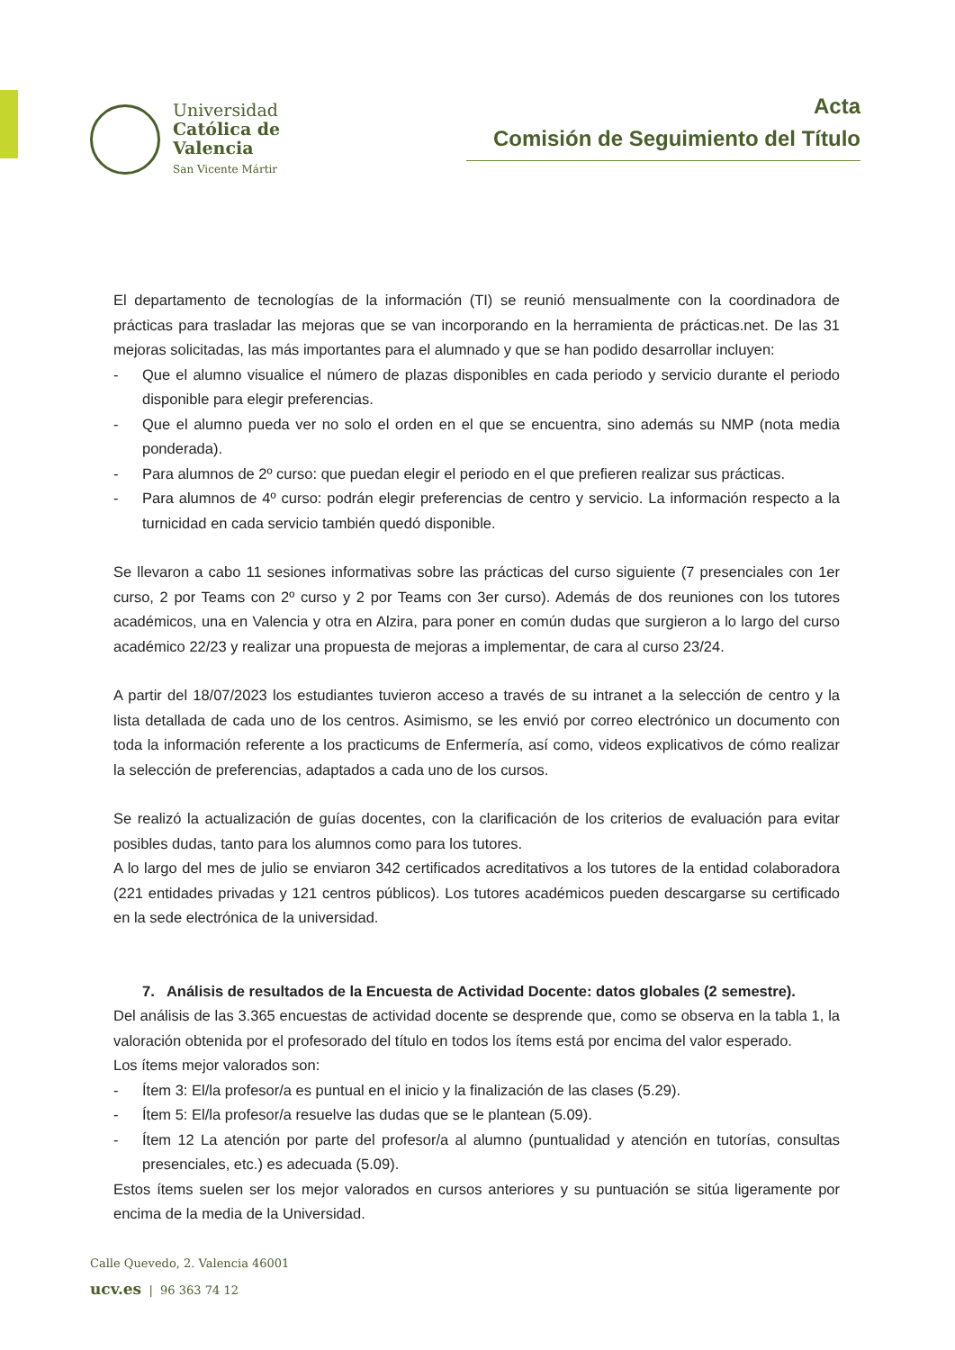Universidad
Católica de
Valencia
San Vicente Mártir
Acta
Comisión de Seguimiento del Título
El departamento de tecnologías de la información (TI) se reunió mensualmente con la coordinadora de prácticas para trasladar las mejoras que se van incorporando en la herramienta de prácticas.net. De las 31 mejoras solicitadas, las más importantes para el alumnado y que se han podido desarrollar incluyen:
- Que el alumno visualice el número de plazas disponibles en cada periodo y servicio durante el periodo disponible para elegir preferencias.
- Que el alumno pueda ver no solo el orden en el que se encuentra, sino además su NMP (nota media ponderada).
- Para alumnos de 2º curso: que puedan elegir el periodo en el que prefieren realizar sus prácticas.
- Para alumnos de 4º curso: podrán elegir preferencias de centro y servicio. La información respecto a la turnicidad en cada servicio también quedó disponible.
Se llevaron a cabo 11 sesiones informativas sobre las prácticas del curso siguiente (7 presenciales con 1er curso, 2 por Teams con 2º curso y 2 por Teams con 3er curso). Además de dos reuniones con los tutores académicos, una en Valencia y otra en Alzira, para poner en común dudas que surgieron a lo largo del curso académico 22/23 y realizar una propuesta de mejoras a implementar, de cara al curso 23/24.
A partir del 18/07/2023 los estudiantes tuvieron acceso a través de su intranet a la selección de centro y la lista detallada de cada uno de los centros. Asimismo, se les envió por correo electrónico un documento con toda la información referente a los practicums de Enfermería, así como, videos explicativos de cómo realizar la selección de preferencias, adaptados a cada uno de los cursos.
Se realizó la actualización de guías docentes, con la clarificación de los criterios de evaluación para evitar posibles dudas, tanto para los alumnos como para los tutores.
A lo largo del mes de julio se enviaron 342 certificados acreditativos a los tutores de la entidad colaboradora (221 entidades privadas y 121 centros públicos). Los tutores académicos pueden descargarse su certificado en la sede electrónica de la universidad.
7. Análisis de resultados de la Encuesta de Actividad Docente: datos globales (2 semestre).
Del análisis de las 3.365 encuestas de actividad docente se desprende que, como se observa en la tabla 1, la valoración obtenida por el profesorado del título en todos los ítems está por encima del valor esperado.
Los ítems mejor valorados son:
- Ítem 3: El/la profesor/a es puntual en el inicio y la finalización de las clases (5.29).
- Ítem 5: El/la profesor/a resuelve las dudas que se le plantean (5.09).
- Ítem 12 La atención por parte del profesor/a al alumno (puntualidad y atención en tutorías, consultas presenciales, etc.) es adecuada (5.09).
Estos ítems suelen ser los mejor valorados en cursos anteriores y su puntuación se sitúa ligeramente por encima de la media de la Universidad.
Calle Quevedo, 2. Valencia 46001
ucv.es | 96 363 74 12